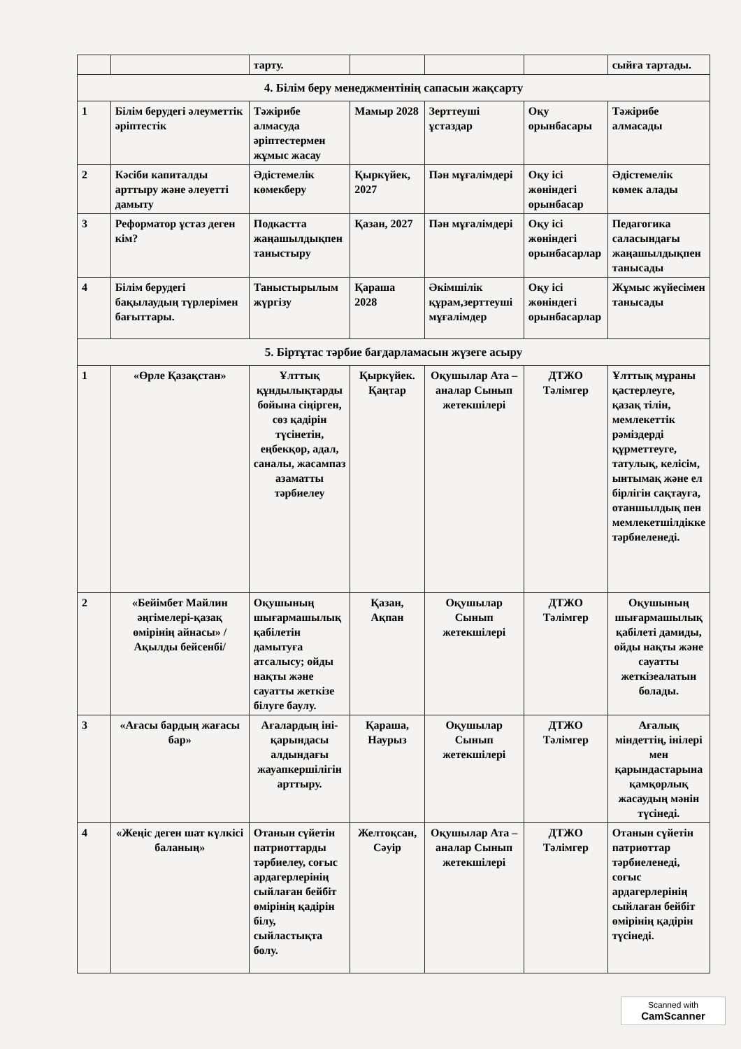| | | тарту. | | | | сыйға тартады. |
| 4. Білім беру менеджментінің сапасын жақсарту | | | | | | |
| 1 | Білім берудегі әлеуметтік әріптестік | Тәжірибе алмасуда әріптестермен жұмыс жасау | Мамыр 2028 | Зерттеуші ұстаздар | Оқу орынбасары | Тәжірибе алмасады |
| 2 | Кәсіби капиталды арттыру және әлеуетті дамыту | Әдістемелік көмекберу | Қыркүйек, 2027 | Пән мұғалімдері | Оқу ісі жөніндегі орынбасар | Әдістемелік көмек алады |
| 3 | Реформатор ұстаз деген кім? | Подкастта жаңашылдықпен таныстыру | Қазан, 2027 | Пән мұғалімдері | Оқу ісі жөніндегі орынбасарлар | Педагогика саласындағы жаңашылдықпен танысады |
| 4 | Білім берудегі бақылаудың түрлерімен бағыттары. | Таныстырылым жүргізу | Қараша 2028 | Әкімшілік құрам,зерттеуші мұғалімдер | Оқу ісі жөніндегі орынбасарлар | Жұмыс жүйесімен танысады |
| 5. Біртұтас тәрбие бағдарламасын жүзеге асыру | | | | | | |
| 1 | «Өрле Қазақстан» | Ұлттық құндылықтарды бойына сіңірген, сөз қадірін түсінетін, еңбекқор, адал, саналы, жасампаз азаматты тәрбиелеу | Қыркүйек. Қаңтар | Оқушылар Ата – аналар Сынып жетекшілері | ДТЖО Тәлімгер | Ұлттық мұраны қастерлеуге, қазақ тілін, мемлекеттік рәміздерді құрметтеуге, татулық, келісім, ынтымақ және ел бірлігін сақтауға, отаншылдық пен мемлекетшілдікке тәрбиеленеді. |
| 2 | «Бейімбет Майлин әңгімелері-қазақ өмірінің айнасы» /Ақылды бейсенбі/ | Оқушының шығармашылық қабілетін дамытуға атсалысу; ойды нақты және сауатты жеткізе білуге баулу. | Қазан, Ақпан | Оқушылар Сынып жетекшілері | ДТЖО Тәлімгер | Оқушының шығармашылық қабілеті дамиды, ойды нақты және сауатты жеткізеалатын болады. |
| 3 | «Ағасы бардың жағасы бар» | Ағалардың іні-қарындасы алдындағы жауапкершілігін арттыру. | Қараша, Наурыз | Оқушылар Сынып жетекшілері | ДТЖО Тәлімгер | Ағалық міндеттің, інілері мен қарындастарына қамқорлық жасаудың мәнін түсінеді. |
| 4 | «Жеңіс деген шат күлкісі баланың» | Отанын сүйетін патриоттарды тәрбиелеу, соғыс ардагерлерінің сыйлаған бейбіт өмірінің қадірін білу, сыйластықта болу. | Желтоқсан, Сәуір | Оқушылар Ата – аналар Сынып жетекшілері | ДТЖО Тәлімгер | Отанын сүйетін патриоттар тәрбиеленеді, соғыс ардагерлерінің сыйлаған бейбіт өмірінің қадірін түсінеді. |
Scanned with
CamScanner